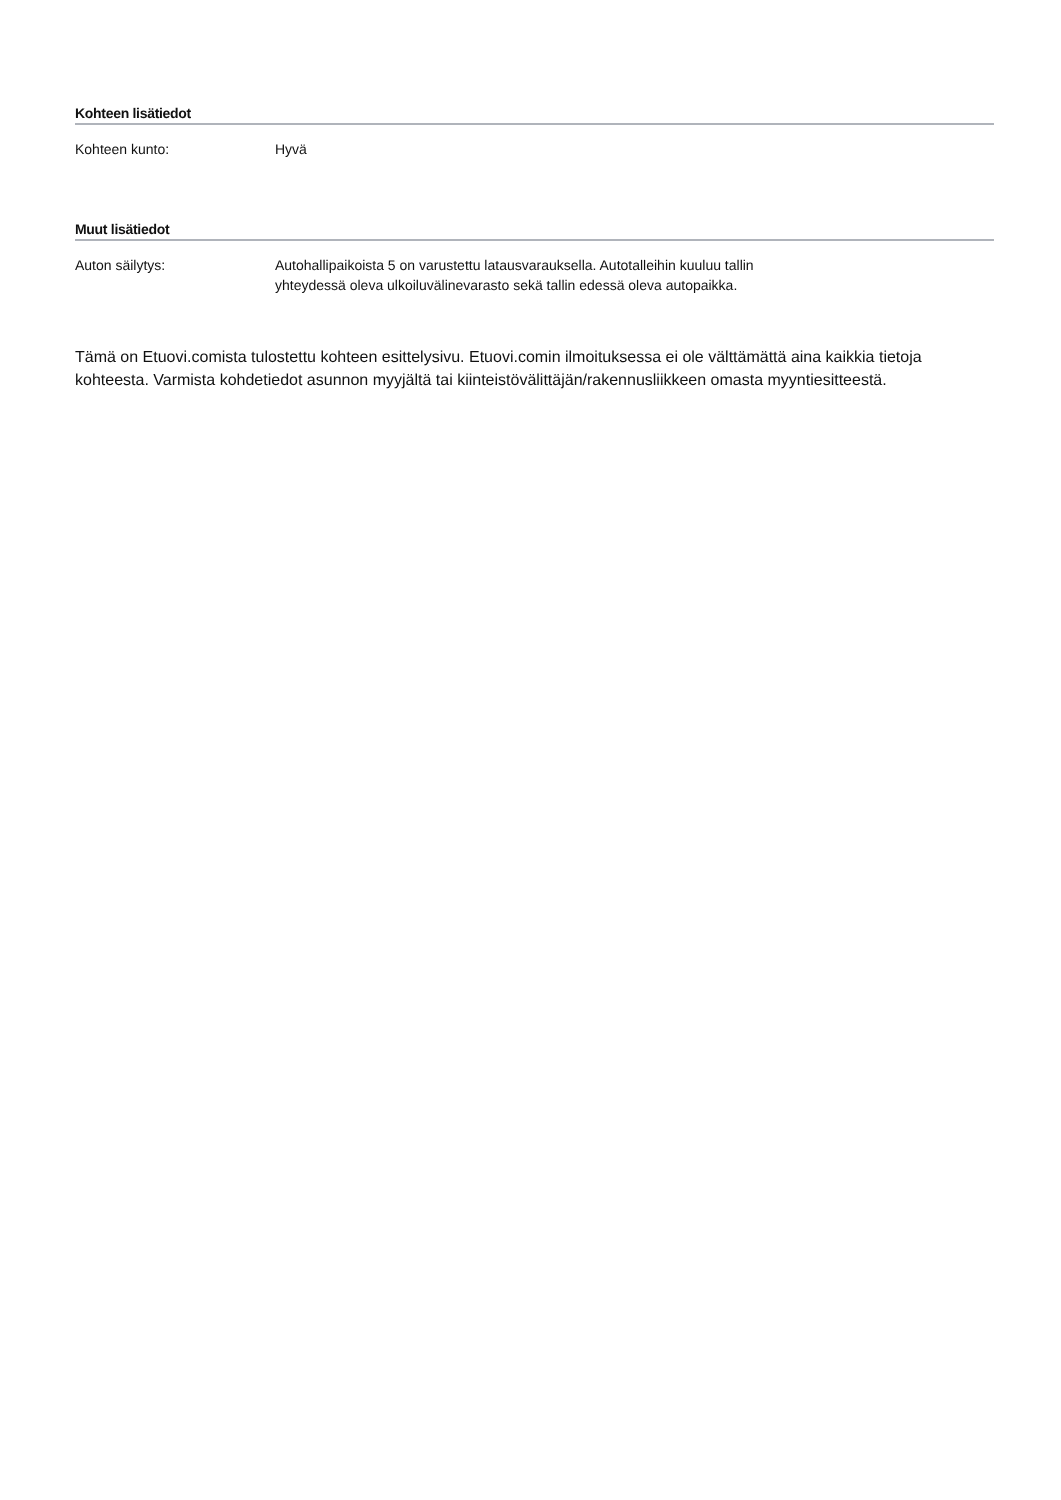Kohteen lisätiedot
Kohteen kunto: Hyvä
Muut lisätiedot
Auton säilytys: Autohallipaikoista 5 on varustettu latausvarauksella. Autotalleihin kuuluu tallin yhteydessä oleva ulkoiluvälinevarasto sekä tallin edessä oleva autopaikka.
Tämä on Etuovi.comista tulostettu kohteen esittelysivu. Etuovi.comin ilmoituksessa ei ole välttämättä aina kaikkia tietoja kohteesta. Varmista kohdetiedot asunnon myyjältä tai kiinteistövälittäjän/rakennusliikkeen omasta myyntiesitteestä.